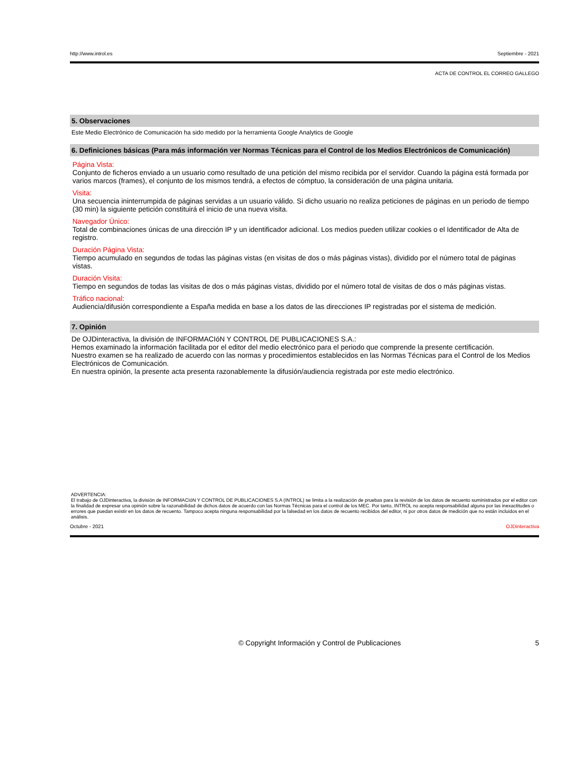http://www.introl.es Septiembre - 2021
ACTA DE CONTROL EL CORREO GALLEGO
5. Observaciones
Este Medio Electrónico de Comunicación ha sido medido por la herramienta Google Analytics de Google
6. Definiciones básicas (Para más información ver Normas Técnicas para el Control de los Medios Electrónicos de Comunicación)
Página Vista:
Conjunto de ficheros enviado a un usuario como resultado de una petición del mismo recibida por el servidor. Cuando la página está formada por varios marcos (frames), el conjunto de los mismos tendrá, a efectos de cómptuo, la consideración de una página unitaria.
Visita:
Una secuencia ininterrumpida de páginas servidas a un usuario válido. Si dicho usuario no realiza peticiones de páginas en un periodo de tiempo (30 min) la siguiente petición constituirá el inicio de una nueva visita.
Navegador Único:
Total de combinaciones únicas de una dirección IP y un identificador adicional. Los medios pueden utilizar cookies o el Identificador de Alta de registro.
Duración Página Vista:
Tiempo acumulado en segundos de todas las páginas vistas (en visitas de dos o más páginas vistas), dividido por el número total de páginas vistas.
Duración Visita:
Tiempo en segundos de todas las visitas de dos o más páginas vistas, dividido por el número total de visitas de dos o más páginas vistas.
Tráfico nacional:
Audiencia/difusión correspondiente a España medida en base a los datos de las direcciones IP registradas por el sistema de medición.
7. Opinión
De OJDinteractiva, la división de INFORMACIóN Y CONTROL DE PUBLICACIONES S.A.:
Hemos examinado la información facilitada por el editor del medio electrónico para el periodo que comprende la presente certificación.
Nuestro examen se ha realizado de acuerdo con las normas y procedimientos establecidos en las Normas Técnicas para el Control de los Medios Electrónicos de Comunicación.
En nuestra opinión, la presente acta presenta razonablemente la difusión/audiencia registrada por este medio electrónico.
ADVERTENCIA:
El trabajo de OJDinteractiva, la división de INFORMACIóN Y CONTROL DE PUBLICACIONES S.A (INTROL) se limita a la realización de pruebas para la revisión de los datos de recuento suministrados por el editor con la finalidad de expresar una opinión sobre la razonabilidad de dichos datos de acuerdo con las Normas Técnicas para el control de los MEC. Por tanto, INTROL no acepta responsabilidad alguna por las inexactitudes o errores que puedan existir en los datos de recuento. Tampoco acepta ninguna responsabilidad por la falsedad en los datos de recuento recibidos del editor, ni por otros datos de medición que no están incluidos en el análisis.
Octubre - 2021 OJDinteractiva
© Copyright Información y Control de Publicaciones 5